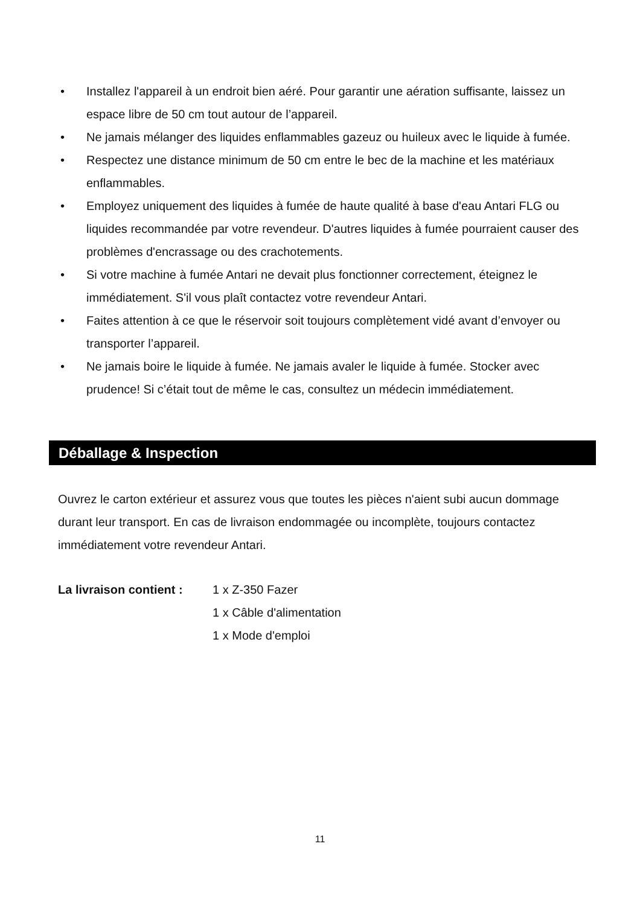• Installez l'appareil à un endroit bien aéré. Pour garantir une aération suffisante, laissez un espace libre de 50 cm tout autour de l’appareil.
• Ne jamais mélanger des liquides enflammables gazeuz ou huileux avec le liquide à fumée.
• Respectez une distance minimum de 50 cm entre le bec de la machine et les matériaux enflammables.
• Employez uniquement des liquides à fumée de haute qualité à base d'eau Antari FLG ou liquides recommandée par votre revendeur. D'autres liquides à fumée pourraient causer des problèmes d'encrassage ou des crachotements.
• Si votre machine à fumée Antari ne devait plus fonctionner correctement, éteignez le immédiatement. S'il vous plaît contactez votre revendeur Antari.
• Faites attention à ce que le réservoir soit toujours complètement vidé avant d’envoyer ou transporter l’appareil.
• Ne jamais boire le liquide à fumée. Ne jamais avaler le liquide à fumée. Stocker avec prudence! Si c’était tout de même le cas, consultez un médecin immédiatement.
Déballage & Inspection
Ouvrez le carton extérieur et assurez vous que toutes les pièces n'aient subi aucun dommage durant leur transport. En cas de livraison endommagée ou incomplète, toujours contactez immédiatement votre revendeur Antari.
La livraison contient :
1 x Z-350 Fazer
1 x Câble d'alimentation
1 x Mode d'emploi
11